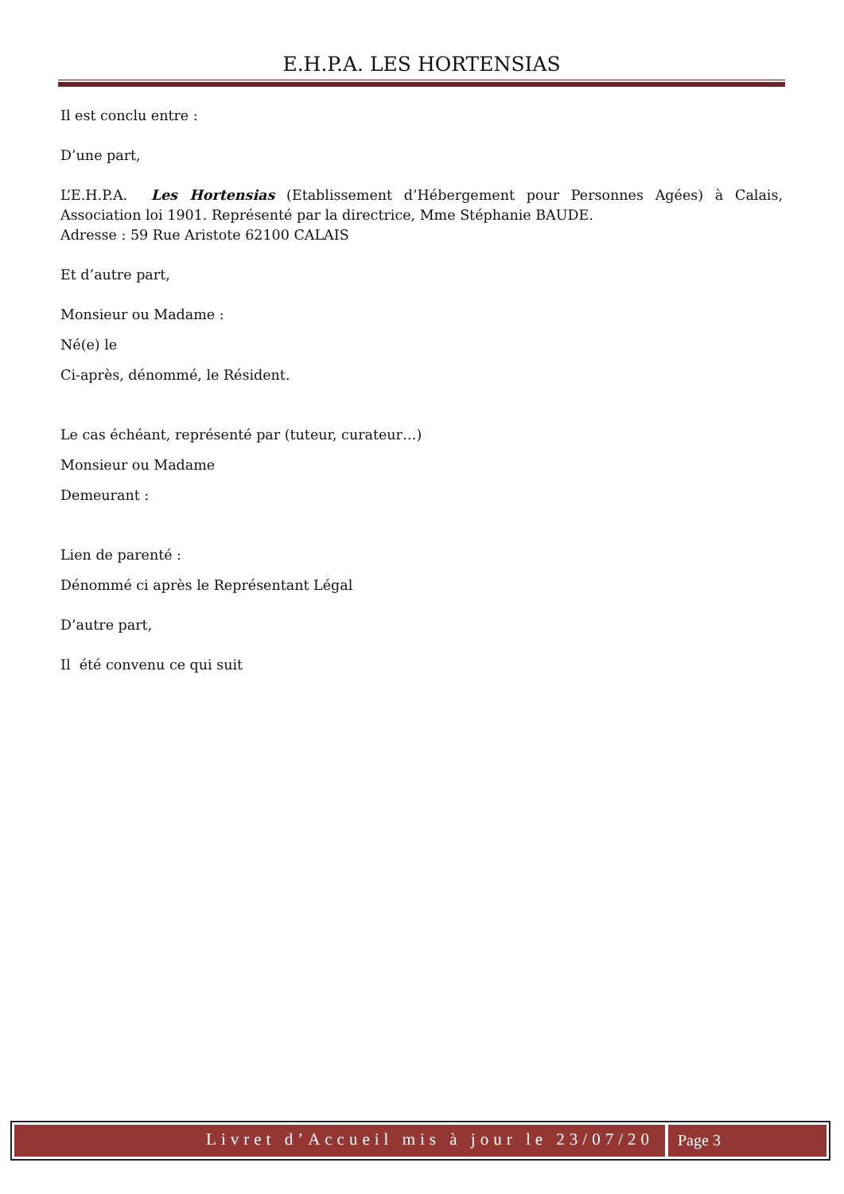E.H.P.A. LES HORTENSIAS
Il est conclu entre :
D’une part,
L’E.H.P.A. Les Hortensias (Etablissement d’Hébergement pour Personnes Agées) à Calais, Association loi 1901. Représenté par la directrice, Mme Stéphanie BAUDE.
Adresse : 59 Rue Aristote 62100 CALAIS
Et d’autre part,
Monsieur ou Madame :
Né(e) le
Ci-après, dénommé, le Résident.
Le cas échéant, représenté par (tuteur, curateur…)
Monsieur ou Madame
Demeurant :
Lien de parenté :
Dénommé ci après le Représentant Légal
D’autre part,
Il été convenu ce qui suit
Livret d’Accueil mis à jour le 23/07/20
Page 3